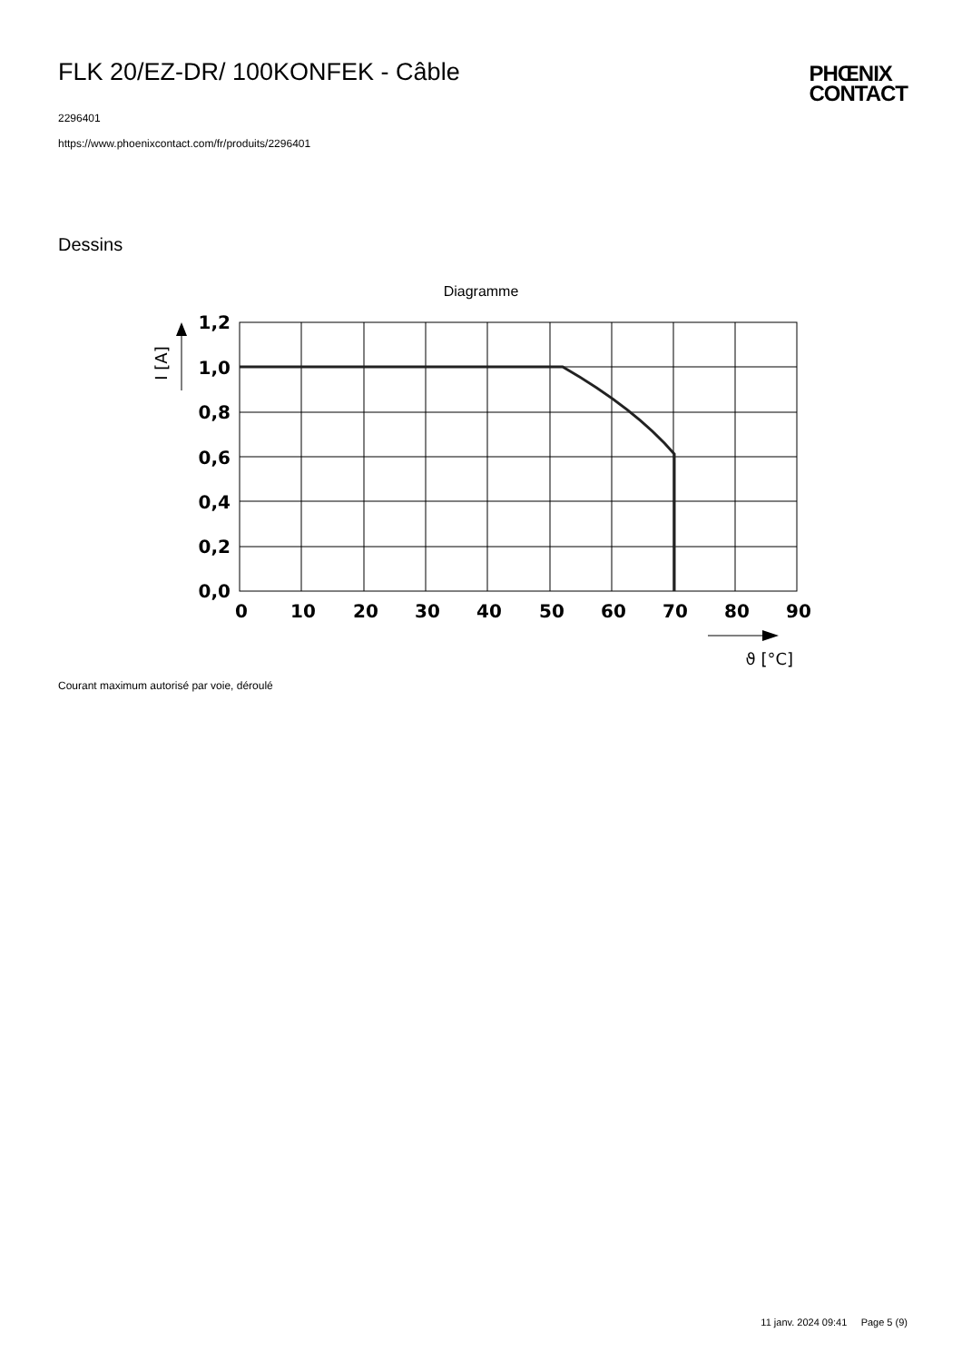FLK 20/EZ-DR/ 100KONFEK - Câble
2296401
https://www.phoenixcontact.com/fr/produits/2296401
PHŒNIX
CONTACT
Dessins
Diagramme
1,2
1,0
0,8
0,6
0,4
0,2
0,0
0
10
20
30
40
50
60
70
80
90
I [A]
ϑ [°C]
Courant maximum autorisé par voie, déroulé
11 janv. 2024 09:41 Page 5 (9)